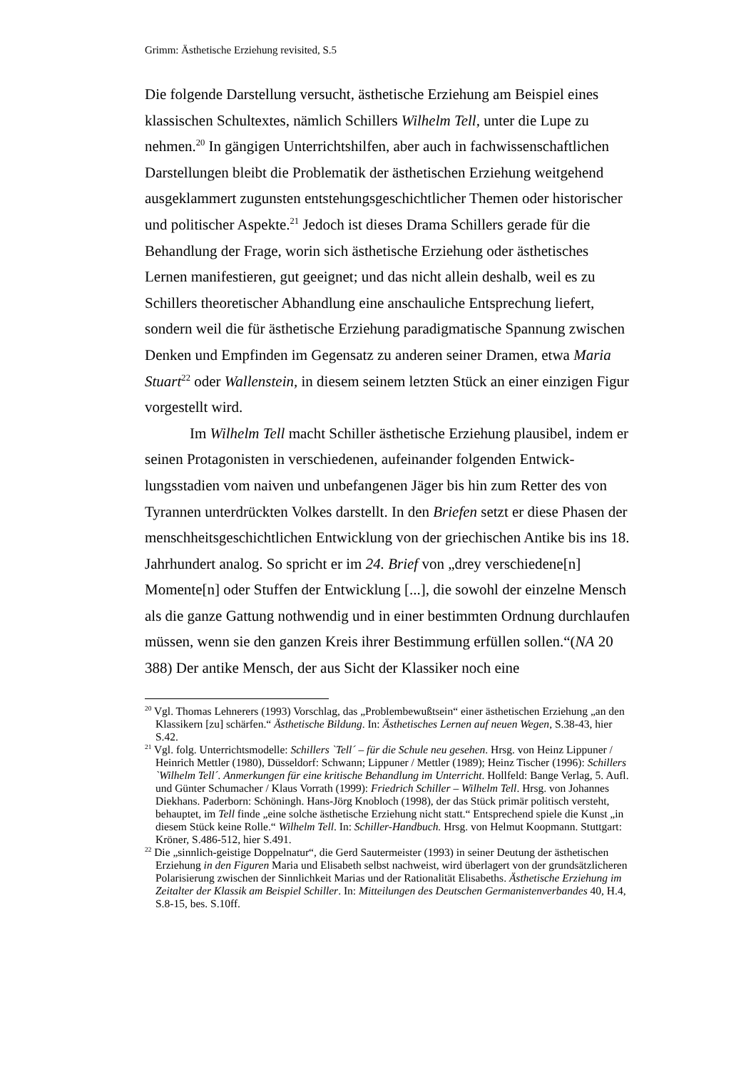Grimm: Ästhetische Erziehung revisited, S.5
Die folgende Darstellung versucht, ästhetische Erziehung am Beispiel eines klassischen Schultextes, nämlich Schillers Wilhelm Tell, unter die Lupe zu nehmen.<sup>20</sup> In gängigen Unterrichtshilfen, aber auch in fachwissenschaftlichen Darstellungen bleibt die Problematik der ästhetischen Erziehung weitgehend ausgeklammert zugunsten entstehungsgeschichtlicher Themen oder histori­scher und politischer Aspekte.<sup>21</sup> Jedoch ist dieses Drama Schillers gerade für die Behandlung der Frage, worin sich ästhetische Erziehung oder ästhetisches Lernen manifestieren, gut geeignet; und das nicht allein deshalb, weil es zu Schillers theoretischer Abhandlung eine anschauliche Entsprechung liefert, sondern weil die für ästhetische Erziehung paradigmatische Spannung zwi­schen Denken und Empfinden im Gegensatz zu anderen seiner Dramen, etwa Maria Stuart<sup>22</sup> oder Wallenstein, in diesem seinem letzten Stück an einer einzi­gen Figur vorgestellt wird.
Im Wilhelm Tell macht Schiller ästhetische Erziehung plausibel, indem er seinen Protagonisten in verschiedenen, aufeinander folgenden Entwick­lungsstadien vom naiven und unbefangenen Jäger bis hin zum Retter des von Tyrannen unterdrückten Volkes darstellt. In den Briefen setzt er diese Phasen der menschheitsgeschichtlichen Entwicklung von der griechischen Antike bis ins 18. Jahrhundert analog. So spricht er im 24. Brief von „drey verschiede­ne[n] Momente[n] oder Stuffen der Entwicklung [...], die sowohl der einzelne Mensch als die ganze Gattung nothwendig und in einer bestimmten Ordnung durchlaufen müssen, wenn sie den ganzen Kreis ihrer Bestimmung erfüllen sollen.“(NA 20 388) Der antike Mensch, der aus Sicht der Klassiker noch eine
<sup>20</sup> Vgl. Thomas Lehnerers (1993) Vorschlag, das „Problembewußtsein“ einer ästhetischen Erziehung „an den Klassikern [zu] schärfen.“ Ästhetische Bildung. In: Ästhetisches Lernen auf neuen Wegen, S.38-43, hier S.42.
<sup>21</sup> Vgl. folg. Unterrichtsmodelle: Schillers `Tell´ – für die Schule neu gesehen. Hrsg. von Heinz Lippuner / Heinrich Mettler (1980), Düsseldorf: Schwann; Lippuner / Mettler (1989); Heinz Tischer (1996): Schillers `Wilhelm Tell´. Anmerkungen für eine kritische Behandlung im Unterricht. Hollfeld: Bange Verlag, 5. Aufl. und Günter Schumacher / Klaus Vorrath (1999): Friedrich Schiller – Wilhelm Tell. Hrsg. von Johannes Diekhans. Paderborn: Schöningh. Hans-Jörg Knobloch (1998), der das Stück primär politisch versteht, behauptet, im Tell finde „eine solche ästhetische Erziehung nicht statt.“ Entsprechend spiele die Kunst „in diesem Stück keine Rolle.“ Wilhelm Tell. In: Schiller-Handbuch. Hrsg. von Helmut Koopmann. Stuttgart: Kröner, S.486-512, hier S.491.
<sup>22</sup> Die „sinnlich-geistige Doppelnatur“, die Gerd Sautermeister (1993) in seiner Deutung der ästhetischen Erziehung in den Figuren Maria und Elisabeth selbst nachweist, wird überlagert von der grundsätzlicheren Polarisierung zwischen der Sinnlichkeit Marias und der Rationali­tät Elisabeths. Ästhetische Erziehung im Zeitalter der Klassik am Beispiel Schiller. In: Mit­teilungen des Deutschen Germanistenverbandes 40, H.4, S.8-15, bes. S.10ff.